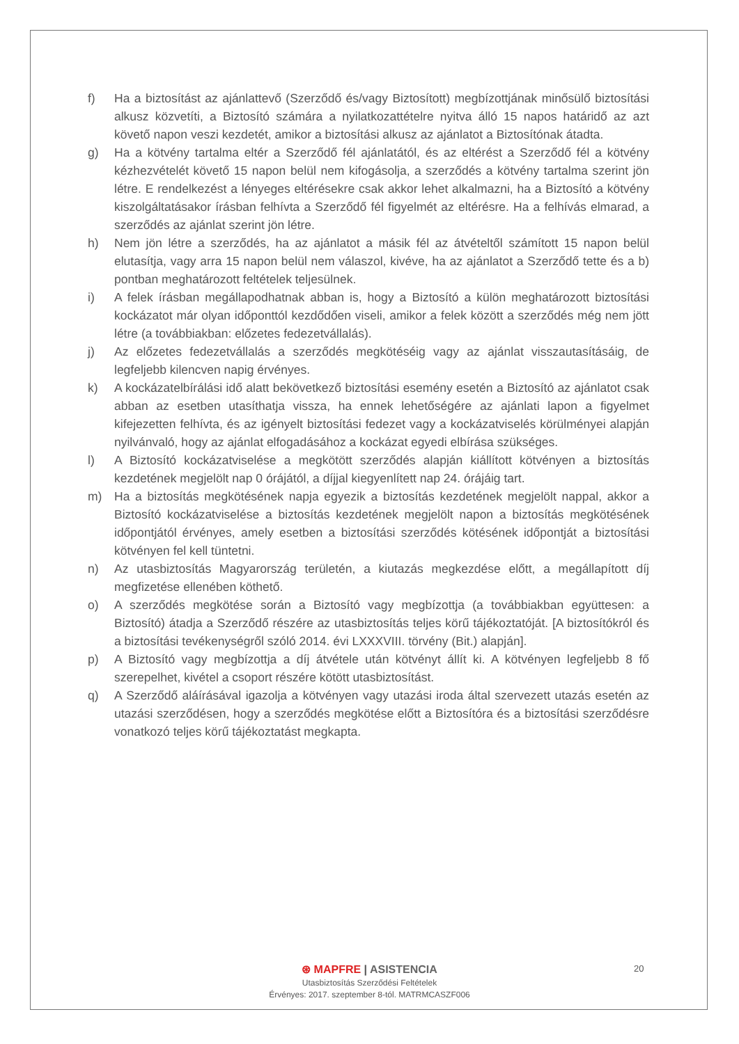f) Ha a biztosítást az ajánlattevő (Szerződő és/vagy Biztosított) megbízottjának minősülő biztosítási alkusz közvetíti, a Biztosító számára a nyilatkozattételre nyitva álló 15 napos határidő az azt követő napon veszi kezdetét, amikor a biztosítási alkusz az ajánlatot a Biztosítónak átadta.
g) Ha a kötvény tartalma eltér a Szerződő fél ajánlatától, és az eltérést a Szerződő fél a kötvény kézhezvételét követő 15 napon belül nem kifogásolja, a szerződés a kötvény tartalma szerint jön létre. E rendelkezést a lényeges eltérésekre csak akkor lehet alkalmazni, ha a Biztosító a kötvény kiszolgáltatásakor írásban felhívta a Szerződő fél figyelmét az eltérésre. Ha a felhívás elmarad, a szerződés az ajánlat szerint jön létre.
h) Nem jön létre a szerződés, ha az ajánlatot a másik fél az átvételtől számított 15 napon belül elutasítja, vagy arra 15 napon belül nem válaszol, kivéve, ha az ajánlatot a Szerződő tette és a b) pontban meghatározott feltételek teljesülnek.
i) A felek írásban megállapodhatnak abban is, hogy a Biztosító a külön meghatározott biztosítási kockázatot már olyan időponttól kezdődően viseli, amikor a felek között a szerződés még nem jött létre (a továbbiakban: előzetes fedezetvállalás).
j) Az előzetes fedezetvállalás a szerződés megkötéséig vagy az ajánlat visszautasításáig, de legfeljebb kilencven napig érvényes.
k) A kockázatelbírálási idő alatt bekövetkező biztosítási esemény esetén a Biztosító az ajánlatot csak abban az esetben utasíthatja vissza, ha ennek lehetőségére az ajánlati lapon a figyelmet kifejezetten felhívta, és az igényelt biztosítási fedezet vagy a kockázatviselés körülményei alapján nyilvánvaló, hogy az ajánlat elfogadásához a kockázat egyedi elbírása szükséges.
l) A Biztosító kockázatviselése a megkötött szerződés alapján kiállított kötvényen a biztosítás kezdetének megjelölt nap 0 órájától, a díjjal kiegyenlített nap 24. órájáig tart.
m) Ha a biztosítás megkötésének napja egyezik a biztosítás kezdetének megjelölt nappal, akkor a Biztosító kockázatviselése a biztosítás kezdetének megjelölt napon a biztosítás megkötésének időpontjától érvényes, amely esetben a biztosítási szerződés kötésének időpontját a biztosítási kötvényen fel kell tüntetni.
n) Az utasbiztosítás Magyarország területén, a kiutazás megkezdése előtt, a megállapított díj megfizetése ellenében köthető.
o) A szerződés megkötése során a Biztosító vagy megbízottja (a továbbiakban együttesen: a Biztosító) átadja a Szerződő részére az utasbiztosítás teljes körű tájékoztatóját. [A biztosítókról és a biztosítási tevékenységről szóló 2014. évi LXXXVIII. törvény (Bit.) alapján].
p) A Biztosító vagy megbízottja a díj átvétele után kötvényt állít ki. A kötvényen legfeljebb 8 fő szerepelhet, kivétel a csoport részére kötött utasbiztosítást.
q) A Szerződő aláírásával igazolja a kötvényen vagy utazási iroda által szervezett utazás esetén az utazási szerződésen, hogy a szerződés megkötése előtt a Biztosítóra és a biztosítási szerződésre vonatkozó teljes körű tájékoztatást megkapta.
⊛ MAPFRE | ASISTENCIA
Utasbiztosítás Szerződési Feltételek
Érvényes: 2017. szeptember 8-tól. MATRMCASZF006
20